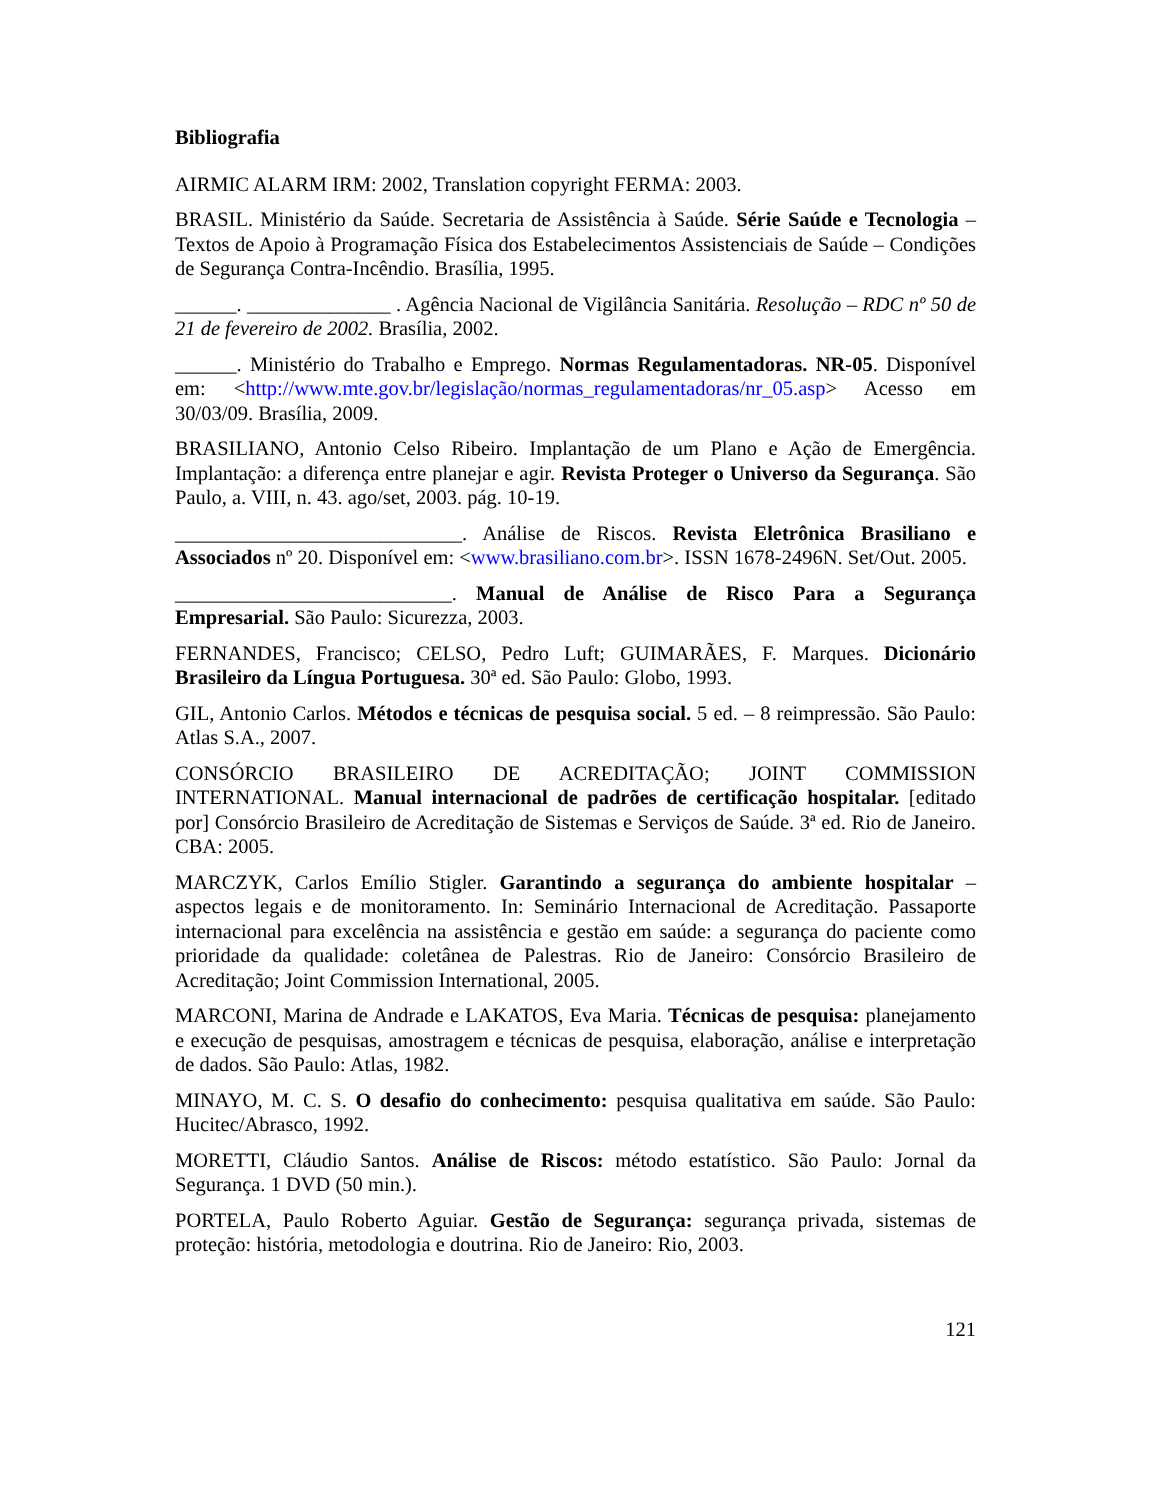Bibliografia
AIRMIC ALARM IRM: 2002, Translation copyright FERMA: 2003.
BRASIL. Ministério da Saúde. Secretaria de Assistência à Saúde. Série Saúde e Tecnologia – Textos de Apoio à Programação Física dos Estabelecimentos Assistenciais de Saúde – Condições de Segurança Contra-Incêndio. Brasília, 1995.
______. ______________ . Agência Nacional de Vigilância Sanitária. Resolução – RDC nº 50 de 21 de fevereiro de 2002. Brasília, 2002.
______. Ministério do Trabalho e Emprego. Normas Regulamentadoras. NR-05. Disponível em: <http://www.mte.gov.br/legislação/normas_regulamentadoras/nr_05.asp> Acesso em 30/03/09. Brasília, 2009.
BRASILIANO, Antonio Celso Ribeiro. Implantação de um Plano e Ação de Emergência. Implantação: a diferença entre planejar e agir. Revista Proteger o Universo da Segurança. São Paulo, a. VIII, n. 43. ago/set, 2003. pág. 10-19.
____________________________. Análise de Riscos. Revista Eletrônica Brasiliano e Associados nº 20. Disponível em: <www.brasiliano.com.br>. ISSN 1678-2496N. Set/Out. 2005.
___________________________. Manual de Análise de Risco Para a Segurança Empresarial. São Paulo: Sicurezza, 2003.
FERNANDES, Francisco; CELSO, Pedro Luft; GUIMARÃES, F. Marques. Dicionário Brasileiro da Língua Portuguesa. 30ª ed. São Paulo: Globo, 1993.
GIL, Antonio Carlos. Métodos e técnicas de pesquisa social. 5 ed. – 8 reimpressão. São Paulo: Atlas S.A., 2007.
CONSÓRCIO BRASILEIRO DE ACREDITAÇÃO; JOINT COMMISSION INTERNATIONAL. Manual internacional de padrões de certificação hospitalar. [editado por] Consórcio Brasileiro de Acreditação de Sistemas e Serviços de Saúde. 3ª ed. Rio de Janeiro. CBA: 2005.
MARCZYK, Carlos Emílio Stigler. Garantindo a segurança do ambiente hospitalar – aspectos legais e de monitoramento. In: Seminário Internacional de Acreditação. Passaporte internacional para excelência na assistência e gestão em saúde: a segurança do paciente como prioridade da qualidade: coletânea de Palestras. Rio de Janeiro: Consórcio Brasileiro de Acreditação; Joint Commission International, 2005.
MARCONI, Marina de Andrade e LAKATOS, Eva Maria. Técnicas de pesquisa: planejamento e execução de pesquisas, amostragem e técnicas de pesquisa, elaboração, análise e interpretação de dados. São Paulo: Atlas, 1982.
MINAYO, M. C. S. O desafio do conhecimento: pesquisa qualitativa em saúde. São Paulo: Hucitec/Abrasco, 1992.
MORETTI, Cláudio Santos. Análise de Riscos: método estatístico. São Paulo: Jornal da Segurança. 1 DVD (50 min.).
PORTELA, Paulo Roberto Aguiar. Gestão de Segurança: segurança privada, sistemas de proteção: história, metodologia e doutrina. Rio de Janeiro: Rio, 2003.
121